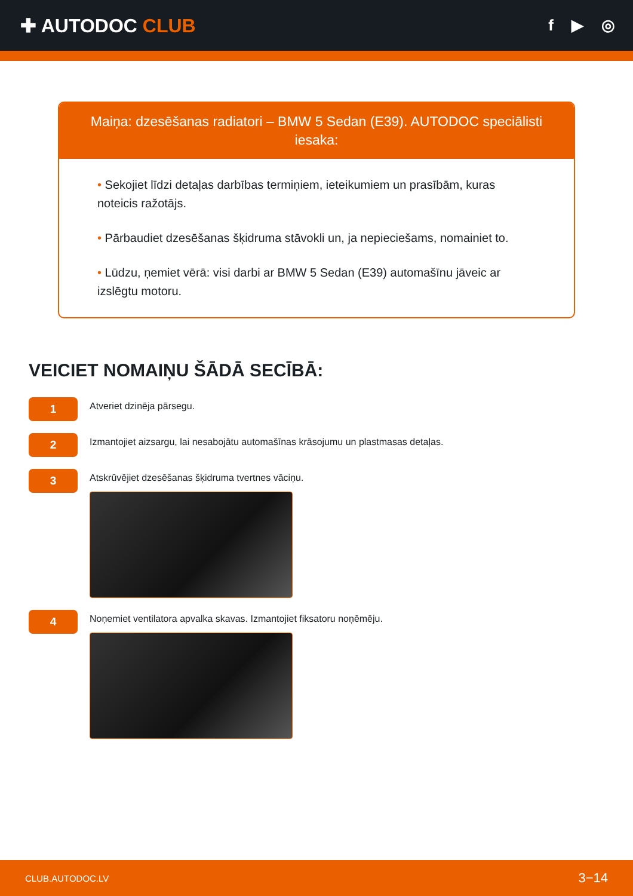✚ AUTODOC CLUB
f ▶ ◎
Maiņa: dzesēšanas radiatori – BMW 5 Sedan (E39). AUTODOC speciālisti iesaka:
• Sekojiet līdzi detaļas darbības termiņiem, ieteikumiem un prasībām, kuras noteicis ražotājs.
• Pārbaudiet dzesēšanas šķidruma stāvokli un, ja nepieciešams, nomainiet to.
• Lūdzu, ņemiet vērā: visi darbi ar BMW 5 Sedan (E39) automašīnu jāveic ar izslēgtu motoru.
VEICIET NOMAIŅU ŠĀDĀ SECĪBĀ:
1
Atveriet dzinēja pārsegu.
2
Izmantojiet aizsargu, lai nesabojātu automašīnas krāsojumu un plastmasas detaļas.
3
Atskrūvējiet dzesēšanas šķidruma tvertnes vāciņu.
4
Noņemiet ventilatora apvalka skavas. Izmantojiet fiksatoru noņēmēju.
CLUB.AUTODOC.LV 3−14